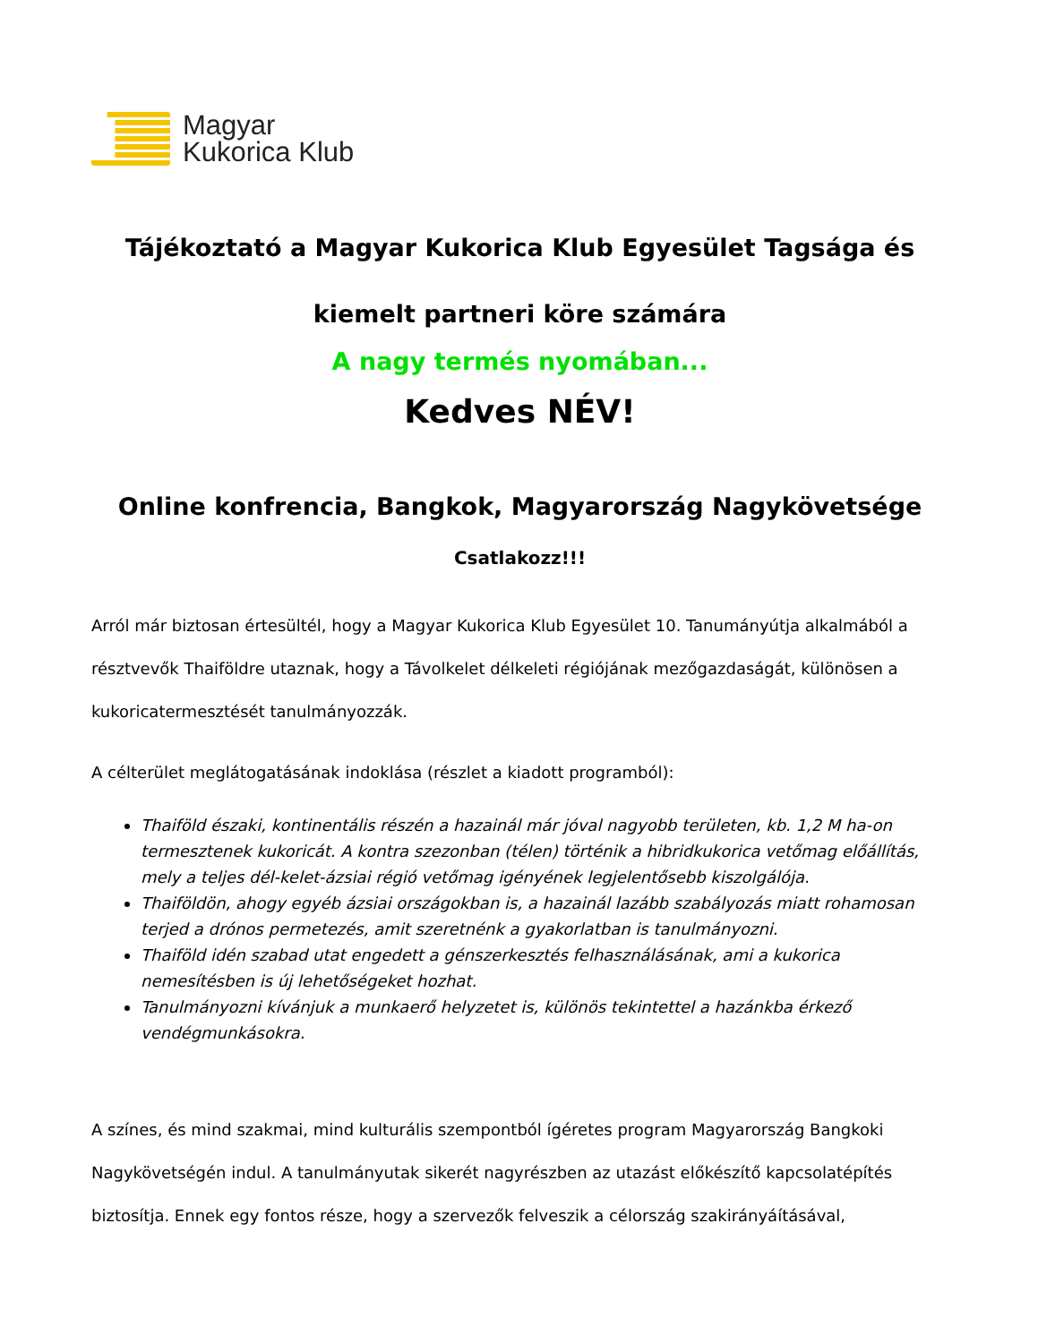Magyar
Kukorica Klub
Tájékoztató a Magyar Kukorica Klub Egyesület Tagsága és
kiemelt partneri köre számára
A nagy termés nyomában...
Kedves NÉV!
Online konfrencia, Bangkok, Magyarország Nagykövetsége
Csatlakozz!!!
Arról már biztosan értesültél, hogy a Magyar Kukorica Klub Egyesület 10. Tanumányútja alkalmából a résztvevők Thaiföldre utaznak, hogy a Távolkelet délkeleti régiójának mezőgazdaságát, különösen a kukoricatermesztését tanulmányozzák.
A célterület meglátogatásának indoklása (részlet a kiadott programból):
Thaiföld északi, kontinentális részén a hazainál már jóval nagyobb területen, kb. 1,2 M ha-on termesztenek kukoricát. A kontra szezonban (télen) történik a hibridkukorica vetőmag előállítás, mely a teljes dél-kelet-ázsiai régió vetőmag igényének legjelentősebb kiszolgálója.
Thaiföldön, ahogy egyéb ázsiai országokban is, a hazainál lazább szabályozás miatt rohamosan terjed a drónos permetezés, amit szeretnénk a gyakorlatban is tanulmányozni.
Thaiföld idén szabad utat engedett a génszerkesztés felhasználásának, ami a kukorica nemesítésben is új lehetőségeket hozhat.
Tanulmányozni kívánjuk a munkaerő helyzetet is, különös tekintettel a hazánkba érkező vendégmunkásokra.
A színes, és mind szakmai, mind kulturális szempontból ígéretes program Magyarország Bangkoki Nagykövetségén indul. A tanulmányutak sikerét nagyrészben az utazást előkészítő kapcsolatépítés biztosítja. Ennek egy fontos része, hogy a szervezők felveszik a célország szakirányáításával,